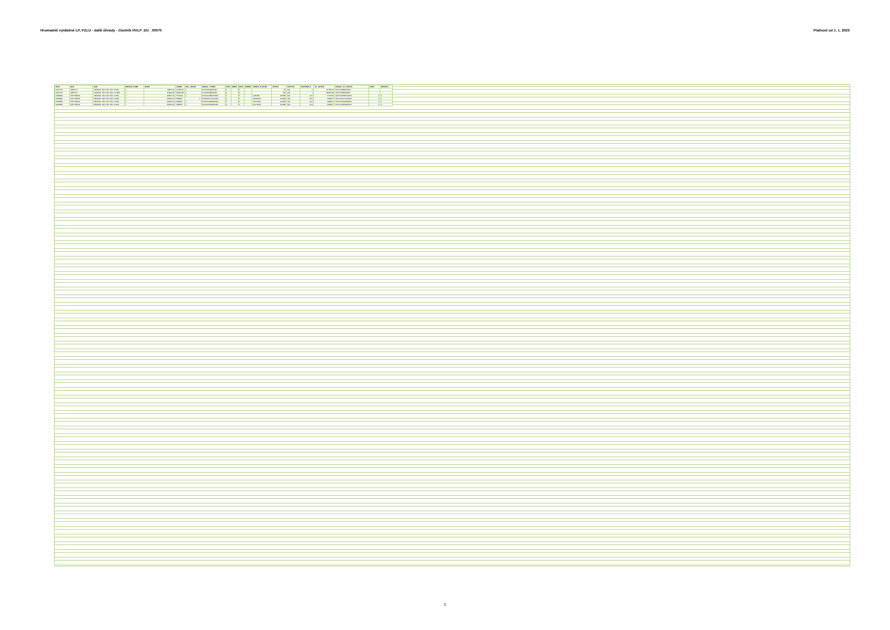Hromadně vyráběné LP, PZLU - další úhrady - číselník HVLP_DU _00070 Platnost od 1. 1. 2025
| KOD | NAZ | DOP | PORADI_UHRX | UHRX | JUHRX | LEG_JUHRX | ODKAZ_JUHRX | LIMX | OMEX | INDX | PUHRX | JUHRX_PLATDO | ODTDX | ODTDJX | ODTDBALX | ZU_ODTDX | ODKAZ_ZU_ODTDX | ZAPX | NEZAPX |
| --- | --- | --- | --- | --- | --- | --- | --- | --- | --- | --- | --- | --- | --- | --- | --- | --- | --- | --- | --- |
| 0210772 | OPDIVO | 10MG/ML INF CNC SOL 1X4ML | 4 | 13297,91 | 10799,15 | T | SUKLS65806/2021 | S | | P | | | 40 | MG | 1 | 10799,15 | SUKLS65806/2021 | | |
| 0210773 | OPDIVO | 10MG/ML INF CNC SOL 1X10ML | 4 | 31803,35 | 26997,89 | T | SUKLS65806/2021 | S | | P | | | 100 | MG | 1 | 26997,89 | SUKLS65806/2021 | | |
| 0209484 | KEYTRUDA | 25MG/ML INF CNC SOL 1X4ML | 4 | 66255,75 | 57155,8 | 1 | SUKLS139907/2022 | S | | P | | 1042026 | 9,5238 | MG | 10,5 | 57155,8 | SUKLS139907/2022 | 0 | 0 |
| 0209484 | KEYTRUDA | 25MG/ML INF CNC SOL 1X4ML | 5 | 62645,42 | 53995,5 | 1 | SUKLS211710/2022 | S | | P | | 01062026 | 9,5238 | MG | 10,5 | 53995,5 | SUKLS211710/2022 | 0 | 0 |
| 0209484 | KEYTRUDA | 25MG/ML INF CNC SOL 1X4ML | 6 | 62645,42 | 53995,5 | 1 | SUKLS192494/2022 | S | | P | | 01072026 | 9,5238 | MG | 10,5 | 53995,5 | SUKLS192494/2022 | 0 | 0 |
| 0209484 | KEYTRUDA | 25MG/ML INF CNC SOL 1X4ML | 7 | 62645,42 | 53995,5 | 1 | SUKLS192494/2022 | S | | P | | 01072026 | 9,5238 | MG | 10,5 | 53995,5 | SUKLS192494/2022 | 0 | 0 |
2